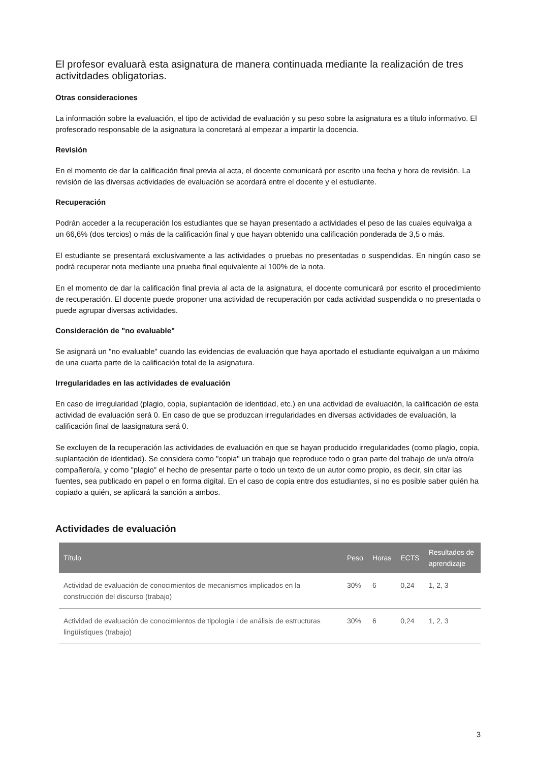El profesor evaluarà esta asignatura de manera continuada mediante la realización de tres activitdades obligatorias.
Otras consideraciones
La información sobre la evaluación, el tipo de actividad de evaluación y su peso sobre la asignatura es a título informativo. El profesorado responsable de la asignatura la concretará al empezar a impartir la docencia.
Revisión
En el momento de dar la calificación final previa al acta, el docente comunicará por escrito una fecha y hora de revisión. La revisión de las diversas actividades de evaluación se acordará entre el docente y el estudiante.
Recuperación
Podrán acceder a la recuperación los estudiantes que se hayan presentado a actividades el peso de las cuales equivalga a un 66,6% (dos tercios) o más de la calificación final y que hayan obtenido una calificación ponderada de 3,5 o más.
El estudiante se presentará exclusivamente a las actividades o pruebas no presentadas o suspendidas. En ningún caso se podrá recuperar nota mediante una prueba final equivalente al 100% de la nota.
En el momento de dar la calificación final previa al acta de la asignatura, el docente comunicará por escrito el procedimiento de recuperación. El docente puede proponer una actividad de recuperación por cada actividad suspendida o no presentada o puede agrupar diversas actividades.
Consideración de "no evaluable"
Se asignará un "no evaluable" cuando las evidencias de evaluación que haya aportado el estudiante equivalgan a un máximo de una cuarta parte de la calificación total de la asignatura.
Irregularidades en las actividades de evaluación
En caso de irregularidad (plagio, copia, suplantación de identidad, etc.) en una actividad de evaluación, la calificación de esta actividad de evaluación será 0. En caso de que se produzcan irregularidades en diversas actividades de evaluación, la calificación final de laasignatura será 0.
Se excluyen de la recuperación las actividades de evaluación en que se hayan producido irregularidades (como plagio, copia, suplantación de identidad). Se considera como "copia" un trabajo que reproduce todo o gran parte del trabajo de un/a otro/a compañero/a, y como "plagio" el hecho de presentar parte o todo un texto de un autor como propio, es decir, sin citar las fuentes, sea publicado en papel o en forma digital. En el caso de copia entre dos estudiantes, si no es posible saber quién ha copiado a quién, se aplicará la sanción a ambos.
Actividades de evaluación
| Título | Peso | Horas | ECTS | Resultados de aprendizaje |
| --- | --- | --- | --- | --- |
| Actividad de evaluación de conocimientos de mecanismos implicados en la construcción del discurso (trabajo) | 30% | 6 | 0,24 | 1, 2, 3 |
| Actividad de evaluación de conocimientos de tipología i de análisis de estructuras lingüístiques (trabajo) | 30% | 6 | 0,24 | 1, 2, 3 |
3